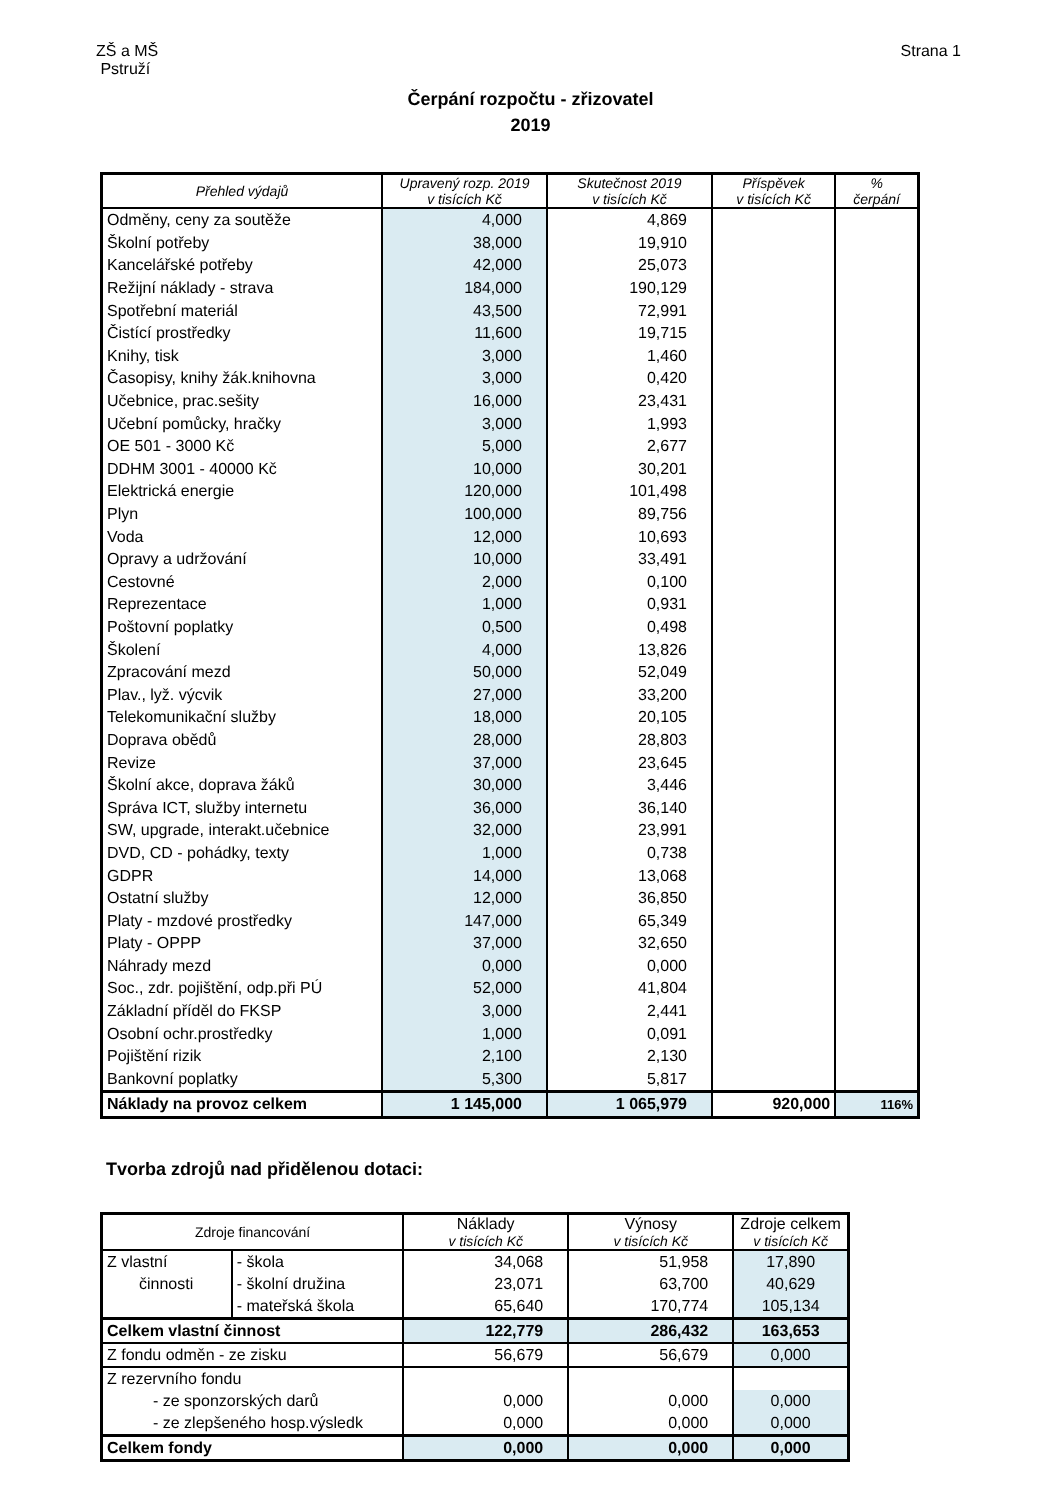ZŠ a MŠ
Pstruží
Strana 1
Čerpání rozpočtu - zřizovatel
2019
| Přehled výdajů | Upravený rozp. 2019 v tisících Kč | Skutečnost 2019 v tisících Kč | Příspěvek v tisících Kč | % čerpání |
| --- | --- | --- | --- | --- |
| Odměny, ceny za soutěže | 4,000 | 4,869 | | |
| Školní potřeby | 38,000 | 19,910 | | |
| Kancelářské potřeby | 42,000 | 25,073 | | |
| Režijní náklady - strava | 184,000 | 190,129 | | |
| Spotřební materiál | 43,500 | 72,991 | | |
| Čistící prostředky | 11,600 | 19,715 | | |
| Knihy, tisk | 3,000 | 1,460 | | |
| Časopisy, knihy žák.knihovna | 3,000 | 0,420 | | |
| Učebnice, prac.sešity | 16,000 | 23,431 | | |
| Učební pomůcky, hračky | 3,000 | 1,993 | | |
| OE 501 - 3000 Kč | 5,000 | 2,677 | | |
| DDHM 3001 - 40000 Kč | 10,000 | 30,201 | | |
| Elektrická energie | 120,000 | 101,498 | | |
| Plyn | 100,000 | 89,756 | | |
| Voda | 12,000 | 10,693 | | |
| Opravy a udržování | 10,000 | 33,491 | | |
| Cestovné | 2,000 | 0,100 | | |
| Reprezentace | 1,000 | 0,931 | | |
| Poštovní poplatky | 0,500 | 0,498 | | |
| Školení | 4,000 | 13,826 | | |
| Zpracování mezd | 50,000 | 52,049 | | |
| Plav., lyž. výcvik | 27,000 | 33,200 | | |
| Telekomunikační služby | 18,000 | 20,105 | | |
| Doprava obědů | 28,000 | 28,803 | | |
| Revize | 37,000 | 23,645 | | |
| Školní akce, doprava žáků | 30,000 | 3,446 | | |
| Správa ICT, služby internetu | 36,000 | 36,140 | | |
| SW, upgrade, interakt.učebnice | 32,000 | 23,991 | | |
| DVD, CD - pohádky, texty | 1,000 | 0,738 | | |
| GDPR | 14,000 | 13,068 | | |
| Ostatní služby | 12,000 | 36,850 | | |
| Platy - mzdové prostředky | 147,000 | 65,349 | | |
| Platy - OPPP | 37,000 | 32,650 | | |
| Náhrady mezd | 0,000 | 0,000 | | |
| Soc., zdr. pojištění, odp.při PÚ | 52,000 | 41,804 | | |
| Základní příděl do FKSP | 3,000 | 2,441 | | |
| Osobní ochr.prostředky | 1,000 | 0,091 | | |
| Pojištění rizik | 2,100 | 2,130 | | |
| Bankovní poplatky | 5,300 | 5,817 | | |
| Náklady na provoz celkem | 1 145,000 | 1 065,979 | 920,000 | 116% |
Tvorba zdrojů nad přidělenou dotaci:
| Zdroje financování | | Náklady v tisících Kč | Výnosy v tisících Kč | Zdroje celkem v tisících Kč |
| --- | --- | --- | --- | --- |
| Z vlastní | - škola | 34,068 | 51,958 | 17,890 |
| činnosti | - školní družina | 23,071 | 63,700 | 40,629 |
| | - mateřská škola | 65,640 | 170,774 | 105,134 |
| Celkem vlastní činnost | | 122,779 | 286,432 | 163,653 |
| Z fondu odměn - ze zisku | | 56,679 | 56,679 | 0,000 |
| Z rezervního fondu | | | | |
| - ze sponzorských darů | | 0,000 | 0,000 | 0,000 |
| - ze zlepšeného hosp.výsledk | | 0,000 | 0,000 | 0,000 |
| Celkem fondy | | 0,000 | 0,000 | 0,000 |